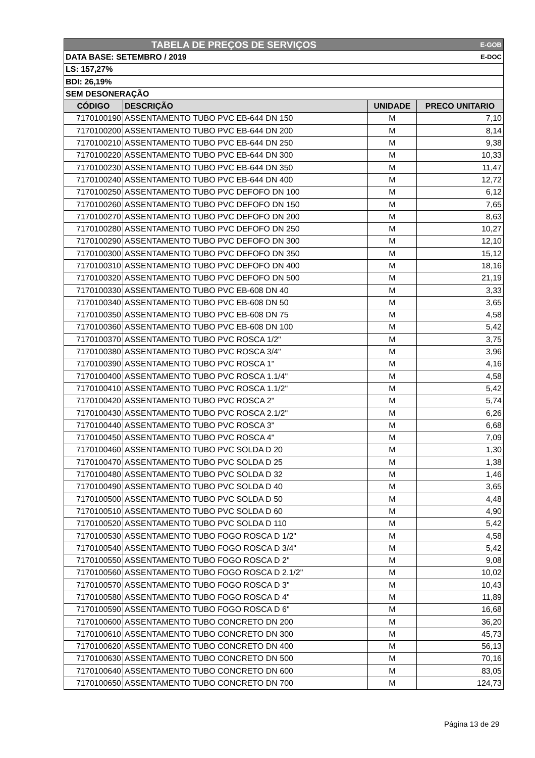| TABELA DE PREÇOS DE SERVIÇOS E-GOB | | | |
| DATA BASE: SETEMBRO / 2019 E-DOC | | | |
| LS: 157,27% | | | |
| BDI: 26,19% | | | |
| SEM DESONERAÇÃO | | | |
| CÓDIGO | DESCRIÇÃO | UNIDADE | PRECO UNITARIO |
| 7170100190 | ASSENTAMENTO TUBO PVC EB-644 DN 150 | M | 7,10 |
| 7170100200 | ASSENTAMENTO TUBO PVC EB-644 DN 200 | M | 8,14 |
| 7170100210 | ASSENTAMENTO TUBO PVC EB-644 DN 250 | M | 9,38 |
| 7170100220 | ASSENTAMENTO TUBO PVC EB-644 DN 300 | M | 10,33 |
| 7170100230 | ASSENTAMENTO TUBO PVC EB-644 DN 350 | M | 11,47 |
| 7170100240 | ASSENTAMENTO TUBO PVC EB-644 DN 400 | M | 12,72 |
| 7170100250 | ASSENTAMENTO TUBO PVC DEFOFO DN 100 | M | 6,12 |
| 7170100260 | ASSENTAMENTO TUBO PVC DEFOFO DN 150 | M | 7,65 |
| 7170100270 | ASSENTAMENTO TUBO PVC DEFOFO DN 200 | M | 8,63 |
| 7170100280 | ASSENTAMENTO TUBO PVC DEFOFO DN 250 | M | 10,27 |
| 7170100290 | ASSENTAMENTO TUBO PVC DEFOFO DN 300 | M | 12,10 |
| 7170100300 | ASSENTAMENTO TUBO PVC DEFOFO DN 350 | M | 15,12 |
| 7170100310 | ASSENTAMENTO TUBO PVC DEFOFO DN 400 | M | 18,16 |
| 7170100320 | ASSENTAMENTO TUBO PVC DEFOFO DN 500 | M | 21,19 |
| 7170100330 | ASSENTAMENTO TUBO PVC EB-608 DN 40 | M | 3,33 |
| 7170100340 | ASSENTAMENTO TUBO PVC EB-608 DN 50 | M | 3,65 |
| 7170100350 | ASSENTAMENTO TUBO PVC EB-608 DN 75 | M | 4,58 |
| 7170100360 | ASSENTAMENTO TUBO PVC EB-608 DN 100 | M | 5,42 |
| 7170100370 | ASSENTAMENTO TUBO PVC ROSCA 1/2" | M | 3,75 |
| 7170100380 | ASSENTAMENTO TUBO PVC ROSCA 3/4" | M | 3,96 |
| 7170100390 | ASSENTAMENTO TUBO PVC ROSCA 1" | M | 4,16 |
| 7170100400 | ASSENTAMENTO TUBO PVC ROSCA 1.1/4" | M | 4,58 |
| 7170100410 | ASSENTAMENTO TUBO PVC ROSCA 1.1/2" | M | 5,42 |
| 7170100420 | ASSENTAMENTO TUBO PVC ROSCA 2" | M | 5,74 |
| 7170100430 | ASSENTAMENTO TUBO PVC ROSCA 2.1/2" | M | 6,26 |
| 7170100440 | ASSENTAMENTO TUBO PVC ROSCA 3" | M | 6,68 |
| 7170100450 | ASSENTAMENTO TUBO PVC ROSCA 4" | M | 7,09 |
| 7170100460 | ASSENTAMENTO TUBO PVC SOLDA D 20 | M | 1,30 |
| 7170100470 | ASSENTAMENTO TUBO PVC SOLDA D 25 | M | 1,38 |
| 7170100480 | ASSENTAMENTO TUBO PVC SOLDA D 32 | M | 1,46 |
| 7170100490 | ASSENTAMENTO TUBO PVC SOLDA D 40 | M | 3,65 |
| 7170100500 | ASSENTAMENTO TUBO PVC SOLDA D 50 | M | 4,48 |
| 7170100510 | ASSENTAMENTO TUBO PVC SOLDA D 60 | M | 4,90 |
| 7170100520 | ASSENTAMENTO TUBO PVC SOLDA D 110 | M | 5,42 |
| 7170100530 | ASSENTAMENTO TUBO FOGO ROSCA D 1/2" | M | 4,58 |
| 7170100540 | ASSENTAMENTO TUBO FOGO ROSCA D 3/4" | M | 5,42 |
| 7170100550 | ASSENTAMENTO TUBO FOGO ROSCA D 2" | M | 9,08 |
| 7170100560 | ASSENTAMENTO TUBO FOGO ROSCA D 2.1/2" | M | 10,02 |
| 7170100570 | ASSENTAMENTO TUBO FOGO ROSCA D 3" | M | 10,43 |
| 7170100580 | ASSENTAMENTO TUBO FOGO ROSCA D 4" | M | 11,89 |
| 7170100590 | ASSENTAMENTO TUBO FOGO ROSCA D 6" | M | 16,68 |
| 7170100600 | ASSENTAMENTO TUBO CONCRETO DN 200 | M | 36,20 |
| 7170100610 | ASSENTAMENTO TUBO CONCRETO DN 300 | M | 45,73 |
| 7170100620 | ASSENTAMENTO TUBO CONCRETO DN 400 | M | 56,13 |
| 7170100630 | ASSENTAMENTO TUBO CONCRETO DN 500 | M | 70,16 |
| 7170100640 | ASSENTAMENTO TUBO CONCRETO DN 600 | M | 83,05 |
| 7170100650 | ASSENTAMENTO TUBO CONCRETO DN 700 | M | 124,73 |
Página 13 de 29